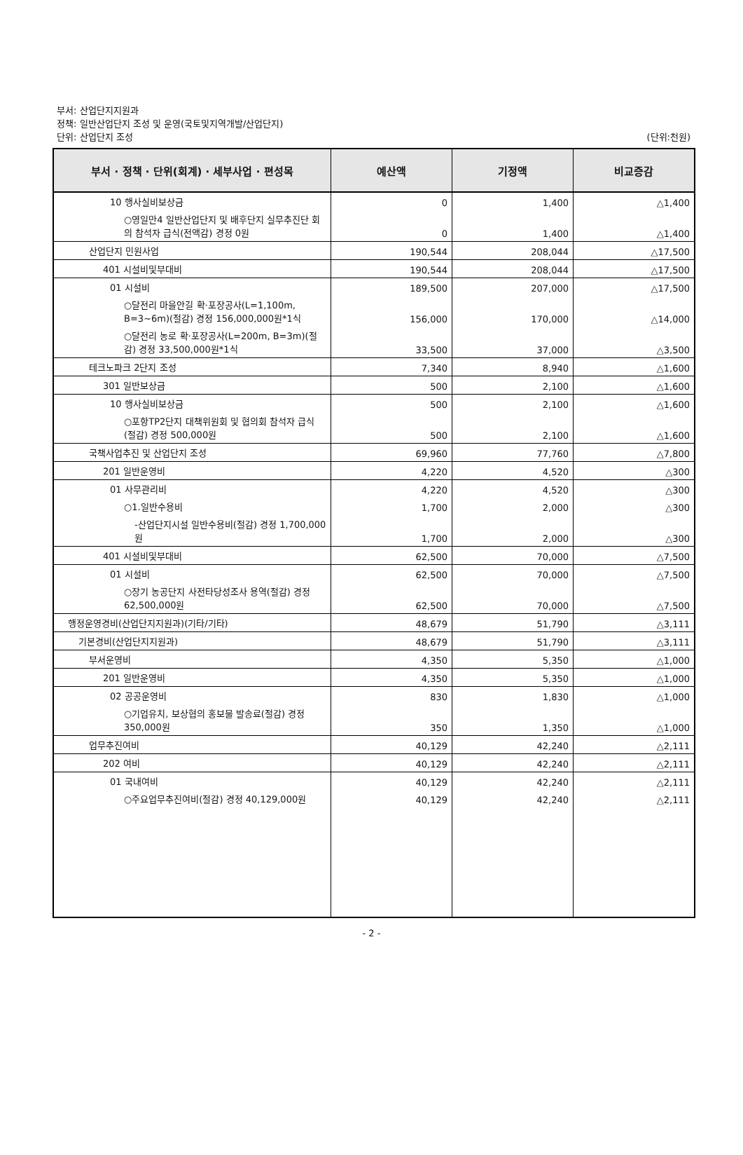부서: 산업단지지원과
정책: 일반산업단지 조성 및 운영(국토및지역개발/산업단지)
단위: 산업단지 조성
(단위:천원)
| 부서 · 정책 · 단위(회계) · 세부사업 · 편성목 | 예산액 | 기정액 | 비교증감 |
| --- | --- | --- | --- |
| 10 행사실비보상금 | 0 | 1,400 | △1,400 |
| ○영일만4 일반산업단지 및 배후단지 실무추진단 회의 참석자 급식(전액감) 경정 0원 | 0 | 1,400 | △1,400 |
| 산업단지 민원사업 | 190,544 | 208,044 | △17,500 |
| 401 시설비및부대비 | 190,544 | 208,044 | △17,500 |
| 01 시설비 | 189,500 | 207,000 | △17,500 |
| ○달전리 마을안길 확·포장공사(L=1,100m, B=3~6m)(절감) 경정 156,000,000원*1식 | 156,000 | 170,000 | △14,000 |
| ○달전리 농로 확·포장공사(L=200m, B=3m)(절감) 경정 33,500,000원*1식 | 33,500 | 37,000 | △3,500 |
| 테크노파크 2단지 조성 | 7,340 | 8,940 | △1,600 |
| 301 일반보상금 | 500 | 2,100 | △1,600 |
| 10 행사실비보상금 | 500 | 2,100 | △1,600 |
| ○포항TP2단지 대책위원회 및 협의회 참석자 급식(절감) 경정 500,000원 | 500 | 2,100 | △1,600 |
| 국책사업추진 및 산업단지 조성 | 69,960 | 77,760 | △7,800 |
| 201 일반운영비 | 4,220 | 4,520 | △300 |
| 01 사무관리비 | 4,220 | 4,520 | △300 |
| ○1.일반수용비 | 1,700 | 2,000 | △300 |
| -산업단지시설 일반수용비(절감) 경정 1,700,000원 | 1,700 | 2,000 | △300 |
| 401 시설비및부대비 | 62,500 | 70,000 | △7,500 |
| 01 시설비 | 62,500 | 70,000 | △7,500 |
| ○장기 농공단지 사전타당성조사 용역(절감) 경정 62,500,000원 | 62,500 | 70,000 | △7,500 |
| 행정운영경비(산업단지지원과)(기타/기타) | 48,679 | 51,790 | △3,111 |
| 기본경비(산업단지지원과) | 48,679 | 51,790 | △3,111 |
| 부서운영비 | 4,350 | 5,350 | △1,000 |
| 201 일반운영비 | 4,350 | 5,350 | △1,000 |
| 02 공공운영비 | 830 | 1,830 | △1,000 |
| ○기업유치, 보상협의 홍보물 발송료(절감) 경정 350,000원 | 350 | 1,350 | △1,000 |
| 업무추진여비 | 40,129 | 42,240 | △2,111 |
| 202 여비 | 40,129 | 42,240 | △2,111 |
| 01 국내여비 | 40,129 | 42,240 | △2,111 |
| ○주요업무추진여비(절감) 경정 40,129,000원 | 40,129 | 42,240 | △2,111 |
- 2 -